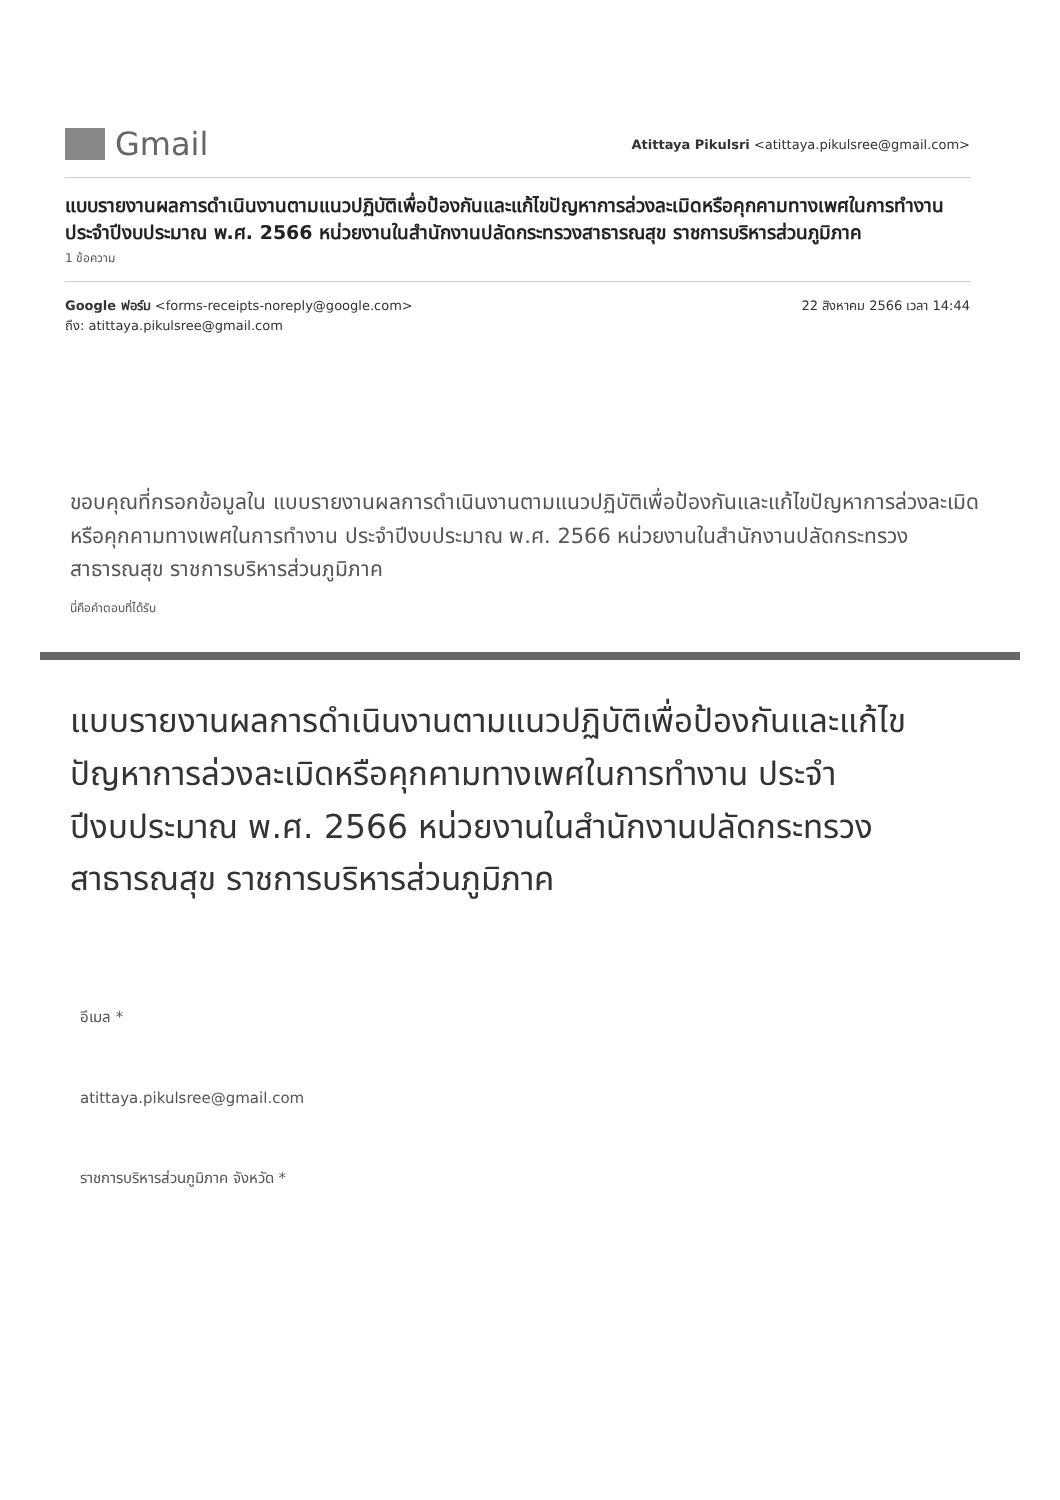Gmail
Atittaya Pikulsri <atittaya.pikulsree@gmail.com>
แบบรายงานผลการดำเนินงานตามแนวปฏิบัติเพื่อป้องกันและแก้ไขปัญหาการล่วงละเมิดหรือคุกคามทางเพศในการทำงาน ประจำปีงบประมาณ พ.ศ. 2566 หน่วยงานในสำนักงานปลัดกระทรวงสาธารณสุข ราชการบริหารส่วนภูมิภาค
1 ข้อความ
Google ฟอร์ม <forms-receipts-noreply@google.com>
ถึง: atittaya.pikulsree@gmail.com
22 สิงหาคม 2566 เวลา 14:44
ขอบคุณที่กรอกข้อมูลใน แบบรายงานผลการดำเนินงานตามแนวปฏิบัติเพื่อป้องกันและแก้ไขปัญหาการล่วงละเมิดหรือคุกคามทางเพศในการทำงาน ประจำปีงบประมาณ พ.ศ. 2566 หน่วยงานในสำนักงานปลัดกระทรวงสาธารณสุข ราชการบริหารส่วนภูมิภาค
นี่คือคำตอบที่ได้รับ
แบบรายงานผลการดำเนินงานตามแนวปฏิบัติเพื่อป้องกันและแก้ไขปัญหาการล่วงละเมิดหรือคุกคามทางเพศในการทำงาน ประจำปีงบประมาณ พ.ศ. 2566 หน่วยงานในสำนักงานปลัดกระทรวงสาธารณสุข ราชการบริหารส่วนภูมิภาค
อีเมล *
atittaya.pikulsree@gmail.com
ราชการบริหารส่วนภูมิภาค จังหวัด *